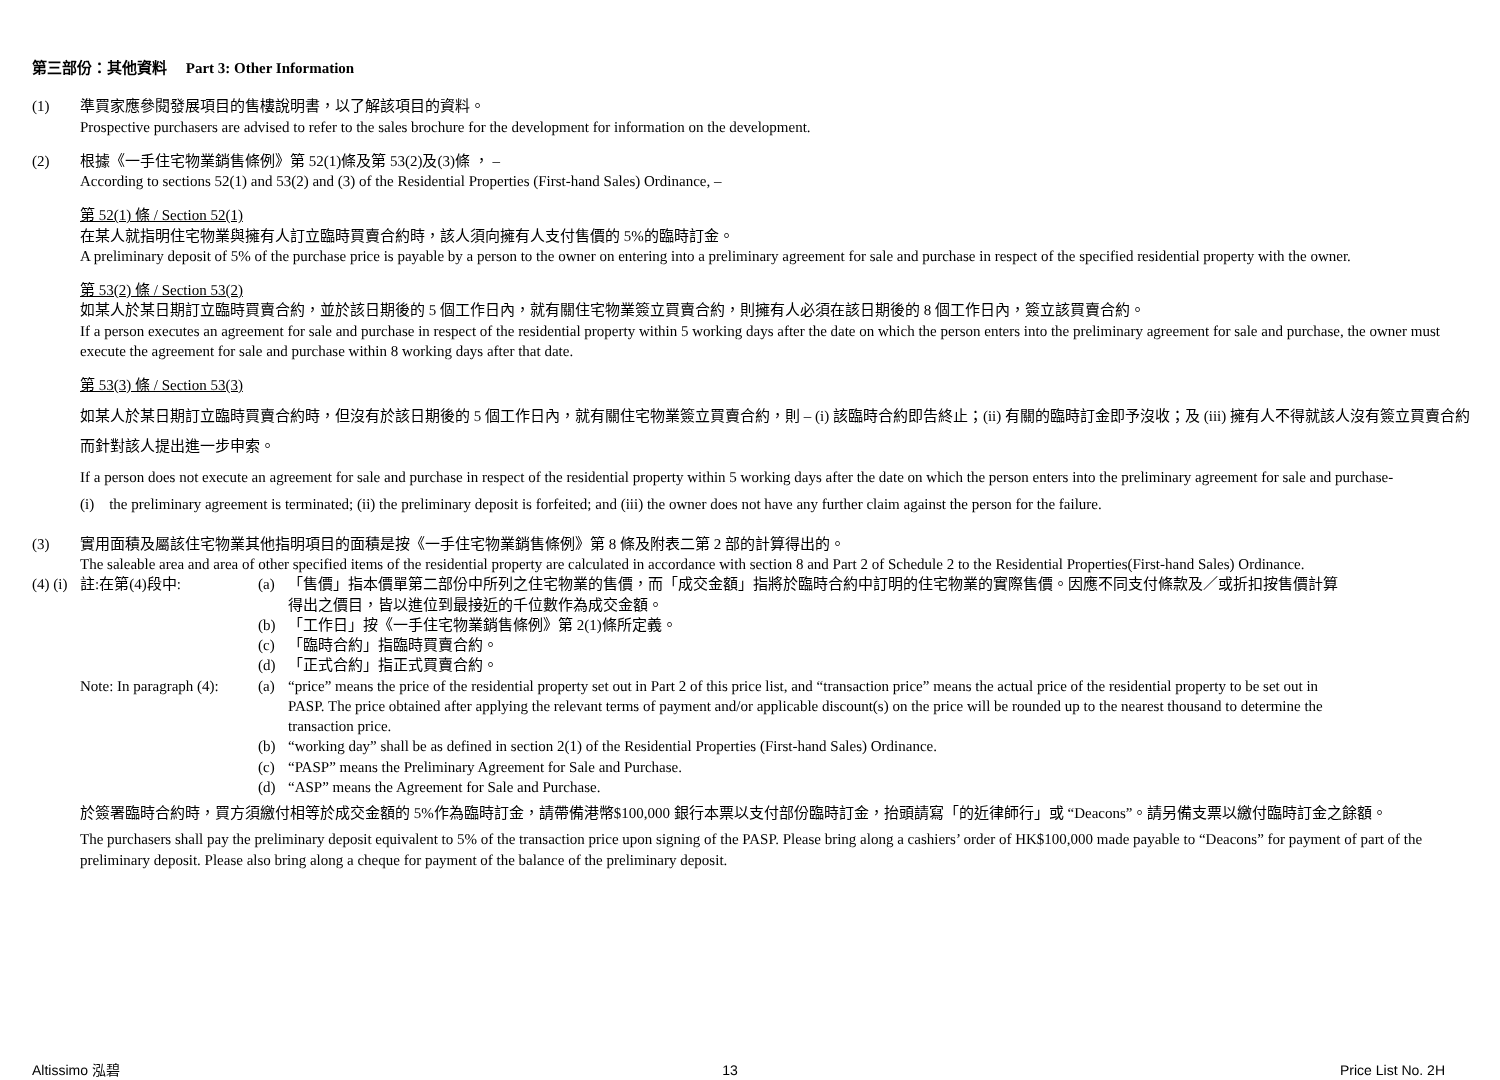第三部份：其他資料 Part 3: Other Information
(1) 準買家應參閱發展項目的售樓說明書，以了解該項目的資料。
Prospective purchasers are advised to refer to the sales brochure for the development for information on the development.
(2) 根據《一手住宅物業銷售條例》第 52(1)條及第 53(2)及(3)條 ， –
According to sections 52(1) and 53(2) and (3) of the Residential Properties (First-hand Sales) Ordinance, –
第 52(1) 條 / Section 52(1)
在某人就指明住宅物業與擁有人訂立臨時買賣合約時，該人須向擁有人支付售價的 5%的臨時訂金。
A preliminary deposit of 5% of the purchase price is payable by a person to the owner on entering into a preliminary agreement for sale and purchase in respect of the specified residential property with the owner.
第 53(2) 條 / Section 53(2)
如某人於某日期訂立臨時買賣合約，並於該日期後的 5 個工作日內，就有關住宅物業簽立買賣合約，則擁有人必須在該日期後的 8 個工作日內，簽立該買賣合約。
If a person executes an agreement for sale and purchase in respect of the residential property within 5 working days after the date on which the person enters into the preliminary agreement for sale and purchase, the owner must execute the agreement for sale and purchase within 8 working days after that date.
第 53(3) 條 / Section 53(3)
如某人於某日期訂立臨時買賣合約時，但沒有於該日期後的 5 個工作日內，就有關住宅物業簽立買賣合約，則 – (i) 該臨時合約即告終止；(ii) 有關的臨時訂金即予沒收；及 (iii) 擁有人不得就該人沒有簽立買賣合約而針對該人提出進一步申索。
If a person does not execute an agreement for sale and purchase in respect of the residential property within 5 working days after the date on which the person enters into the preliminary agreement for sale and purchase-
(i) the preliminary agreement is terminated; (ii) the preliminary deposit is forfeited; and (iii) the owner does not have any further claim against the person for the failure.
(3) 實用面積及屬該住宅物業其他指明項目的面積是按《一手住宅物業銷售條例》第 8 條及附表二第 2 部的計算得出的。
The saleable area and area of other specified items of the residential property are calculated in accordance with section 8 and Part 2 of Schedule 2 to the Residential Properties(First-hand Sales) Ordinance.
(4) (i)
註:在第(4)段中: (a) 「售價」指本價單第二部份中所列之住宅物業的售價，而「成交金額」指將於臨時合約中訂明的住宅物業的實際售價。因應不同支付條款及／或折扣按售價計算得出之價目，皆以進位到最接近的千位數作為成交金額。
(b) 「工作日」按《一手住宅物業銷售條例》第 2(1)條所定義。
(c) 「臨時合約」指臨時買賣合約。
(d) 「正式合約」指正式買賣合約。
Note: In paragraph (4):
(a) “price” means the price of the residential property set out in Part 2 of this price list, and “transaction price” means the actual price of the residential property to be set out in PASP. The price obtained after applying the relevant terms of payment and/or applicable discount(s) on the price will be rounded up to the nearest thousand to determine the transaction price.
(b) “working day” shall be as defined in section 2(1) of the Residential Properties (First-hand Sales) Ordinance.
(c) “PASP” means the Preliminary Agreement for Sale and Purchase.
(d) “ASP” means the Agreement for Sale and Purchase.
於簽署臨時合約時，買方須繳付相等於成交金額的 5%作為臨時訂金，請帶備港幣$100,000 銀行本票以支付部份臨時訂金，抬頭請寫「的近律師行」或 “Deacons”。請另備支票以繳付臨時訂金之餘額。
The purchasers shall pay the preliminary deposit equivalent to 5% of the transaction price upon signing of the PASP. Please bring along a cashiers’ order of HK$100,000 made payable to “Deacons” for payment of part of the preliminary deposit. Please also bring along a cheque for payment of the balance of the preliminary deposit.
Altissimo 泓碧 13 Price List No. 2H